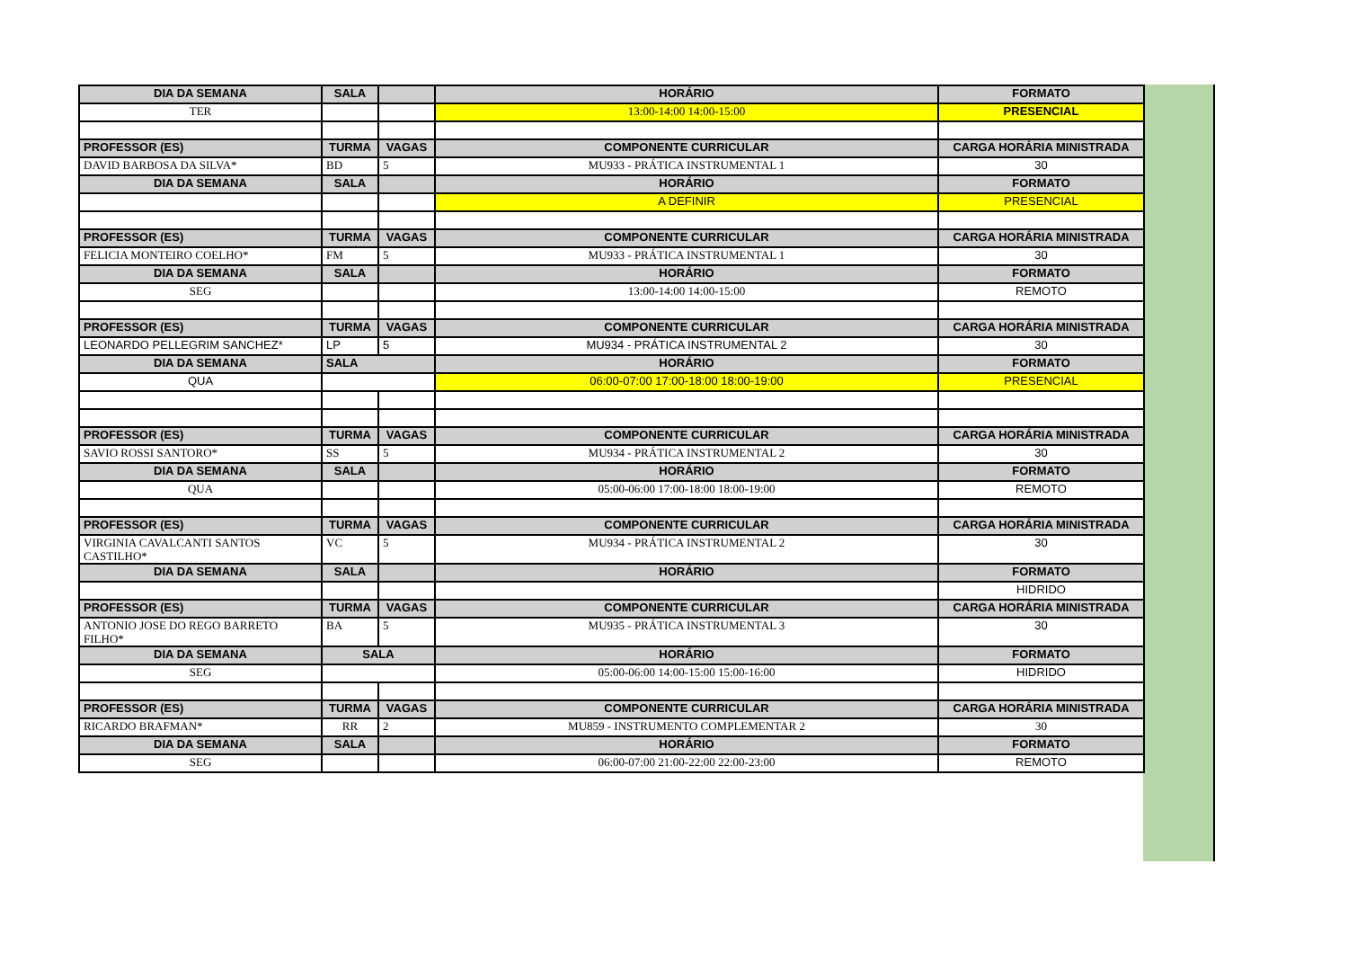| DIA DA SEMANA | SALA | | HORÁRIO | FORMATO |
| --- | --- | --- | --- | --- |
| TER | | | 13:00-14:00 14:00-15:00 | PRESENCIAL |
| PROFESSOR (ES) | TURMA | VAGAS | COMPONENTE CURRICULAR | CARGA HORÁRIA MINISTRADA |
| DAVID BARBOSA DA SILVA* | BD | 5 | MU933 - PRÁTICA INSTRUMENTAL 1 | 30 |
| DIA DA SEMANA | SALA | | HORÁRIO | FORMATO |
| | | | A DEFINIR | PRESENCIAL |
| PROFESSOR (ES) | TURMA | VAGAS | COMPONENTE CURRICULAR | CARGA HORÁRIA MINISTRADA |
| FELICIA MONTEIRO COELHO* | FM | 5 | MU933 - PRÁTICA INSTRUMENTAL 1 | 30 |
| DIA DA SEMANA | SALA | | HORÁRIO | FORMATO |
| SEG | | | 13:00-14:00 14:00-15:00 | REMOTO |
| PROFESSOR (ES) | TURMA | VAGAS | COMPONENTE CURRICULAR | CARGA HORÁRIA MINISTRADA |
| LEONARDO PELLEGRIM SANCHEZ* | LP | 5 | MU934 - PRÁTICA INSTRUMENTAL 2 | 30 |
| DIA DA SEMANA | SALA | | HORÁRIO | FORMATO |
| QUA | | | 06:00-07:00 17:00-18:00 18:00-19:00 | PRESENCIAL |
| PROFESSOR (ES) | TURMA | VAGAS | COMPONENTE CURRICULAR | CARGA HORÁRIA MINISTRADA |
| SAVIO ROSSI SANTORO* | SS | 5 | MU934 - PRÁTICA INSTRUMENTAL 2 | 30 |
| DIA DA SEMANA | SALA | | HORÁRIO | FORMATO |
| QUA | | | 05:00-06:00 17:00-18:00 18:00-19:00 | REMOTO |
| PROFESSOR (ES) | TURMA | VAGAS | COMPONENTE CURRICULAR | CARGA HORÁRIA MINISTRADA |
| VIRGINIA CAVALCANTI SANTOS CASTILHO* | VC | 5 | MU934 - PRÁTICA INSTRUMENTAL 2 | 30 |
| DIA DA SEMANA | SALA | | HORÁRIO | FORMATO |
| | | | | HIDRIDO |
| PROFESSOR (ES) | TURMA | VAGAS | COMPONENTE CURRICULAR | CARGA HORÁRIA MINISTRADA |
| ANTONIO JOSE DO REGO BARRETO FILHO* | BA | 5 | MU935 - PRÁTICA INSTRUMENTAL 3 | 30 |
| DIA DA SEMANA | SALA | | HORÁRIO | FORMATO |
| SEG | | | 05:00-06:00 14:00-15:00 15:00-16:00 | HIDRIDO |
| PROFESSOR (ES) | TURMA | VAGAS | COMPONENTE CURRICULAR | CARGA HORÁRIA MINISTRADA |
| RICARDO BRAFMAN* | RR | 2 | MU859 - INSTRUMENTO COMPLEMENTAR 2 | 30 |
| DIA DA SEMANA | SALA | | HORÁRIO | FORMATO |
| SEG | | | 06:00-07:00 21:00-22:00 22:00-23:00 | REMOTO |